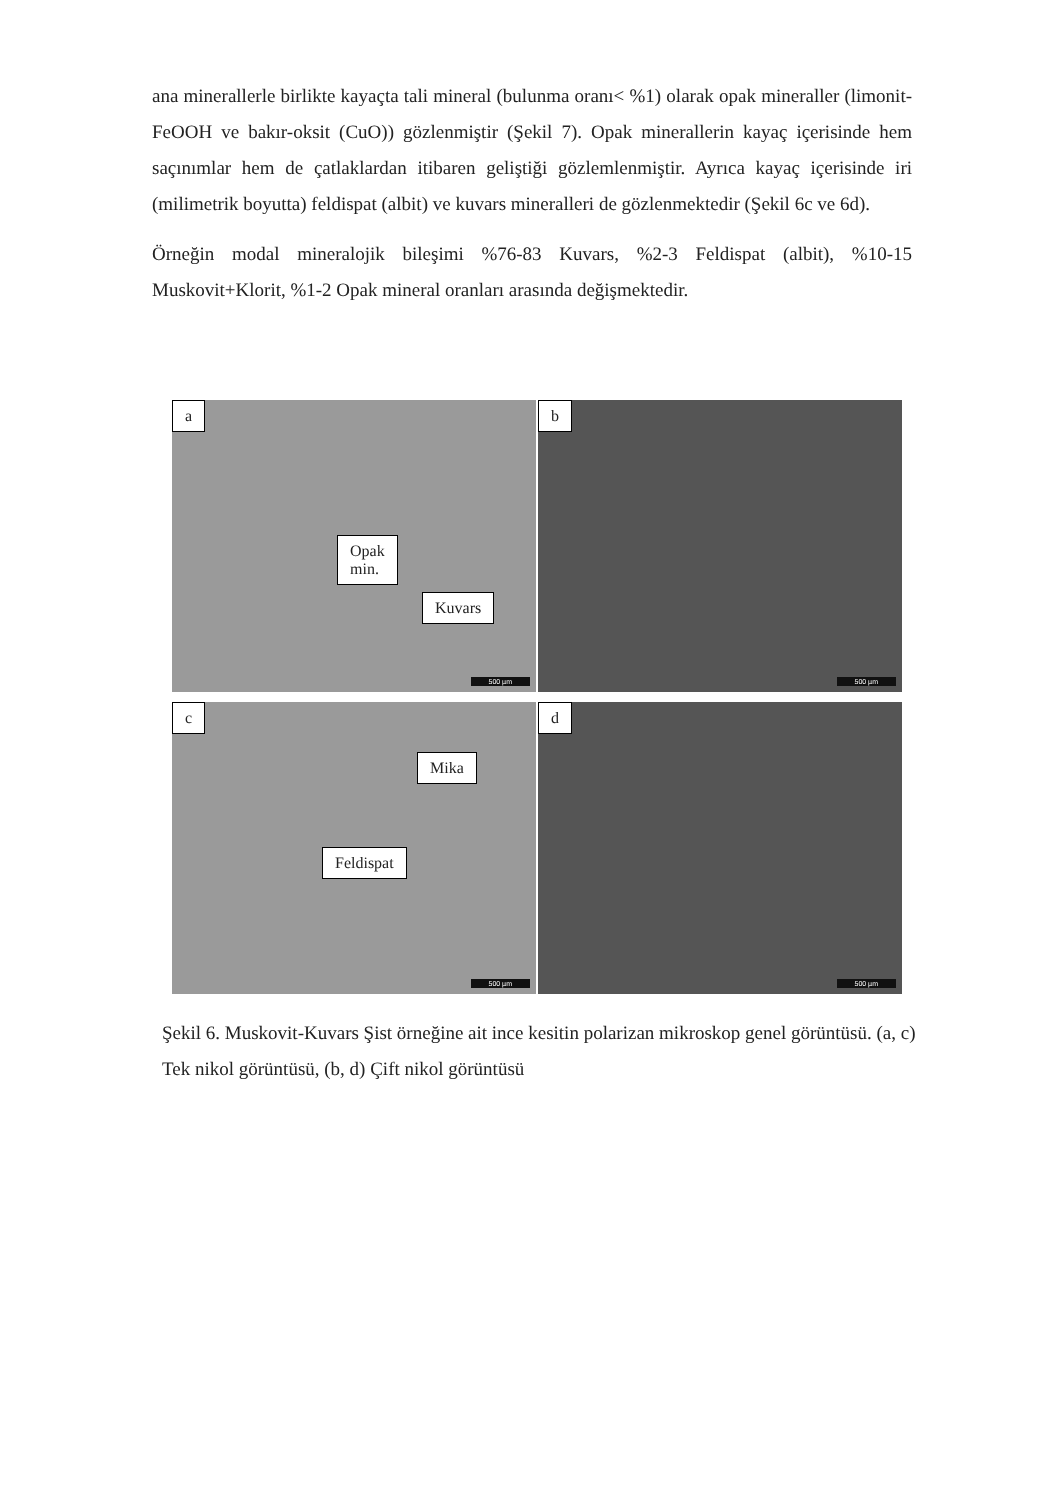ana minerallerle birlikte kayaçta tali mineral (bulunma oranı< %1) olarak opak mineraller (limonit-FeOOH ve bakır-oksit (CuO)) gözlenmiştir (Şekil 7). Opak minerallerin kayaç içerisinde hem saçınımlar hem de çatlaklardan itibaren geliştiği gözlemlenmiştir. Ayrıca kayaç içerisinde iri (milimetrik boyutta) feldispat (albit) ve kuvars mineralleri de gözlenmektedir (Şekil 6c ve 6d).
Örneğin modal mineralojik bileşimi %76-83 Kuvars, %2-3 Feldispat (albit), %10-15 Muskovit+Klorit, %1-2 Opak mineral oranları arasında değişmektedir.
a
Opak
min.
Kuvars
500 µm
b
500 µm
c
Mika
Feldispat
500 µm
d
500 µm
Şekil 6. Muskovit-Kuvars Şist örneğine ait ince kesitin polarizan mikroskop genel görüntüsü. (a, c) Tek nikol görüntüsü, (b, d) Çift nikol görüntüsü